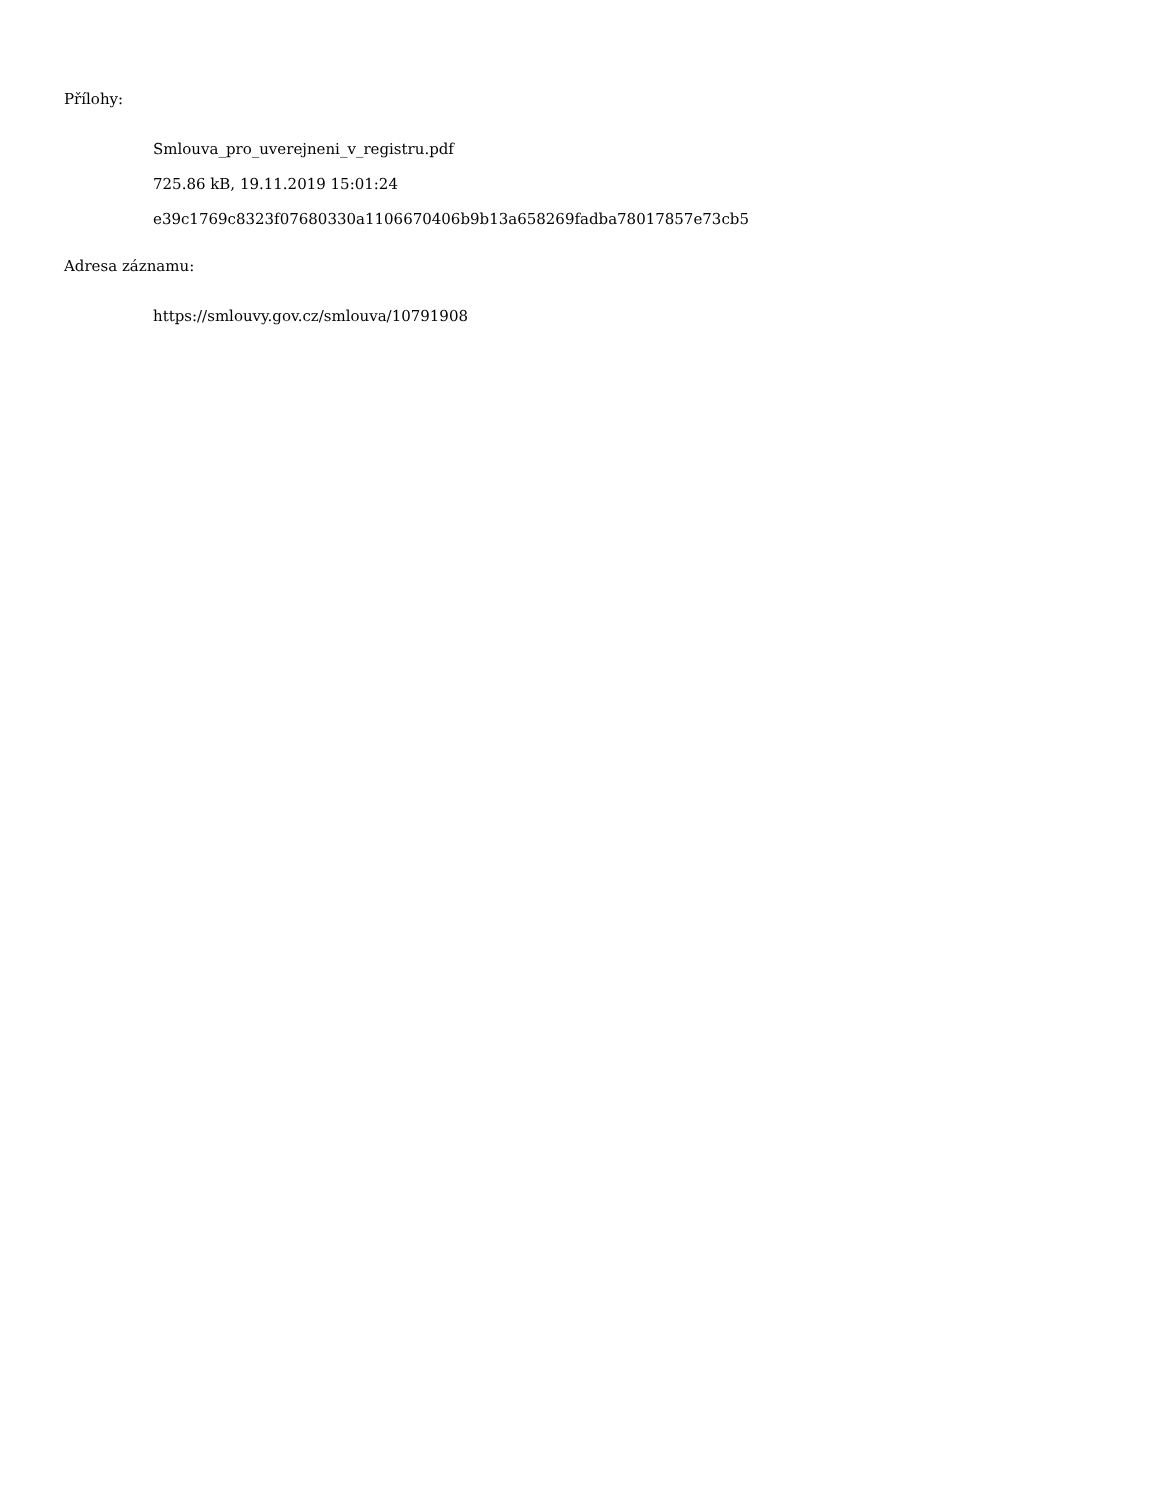Přílohy:
Smlouva_pro_uverejneni_v_registru.pdf
725.86 kB, 19.11.2019 15:01:24
e39c1769c8323f07680330a1106670406b9b13a658269fadba78017857e73cb5
Adresa záznamu:
https://smlouvy.gov.cz/smlouva/10791908